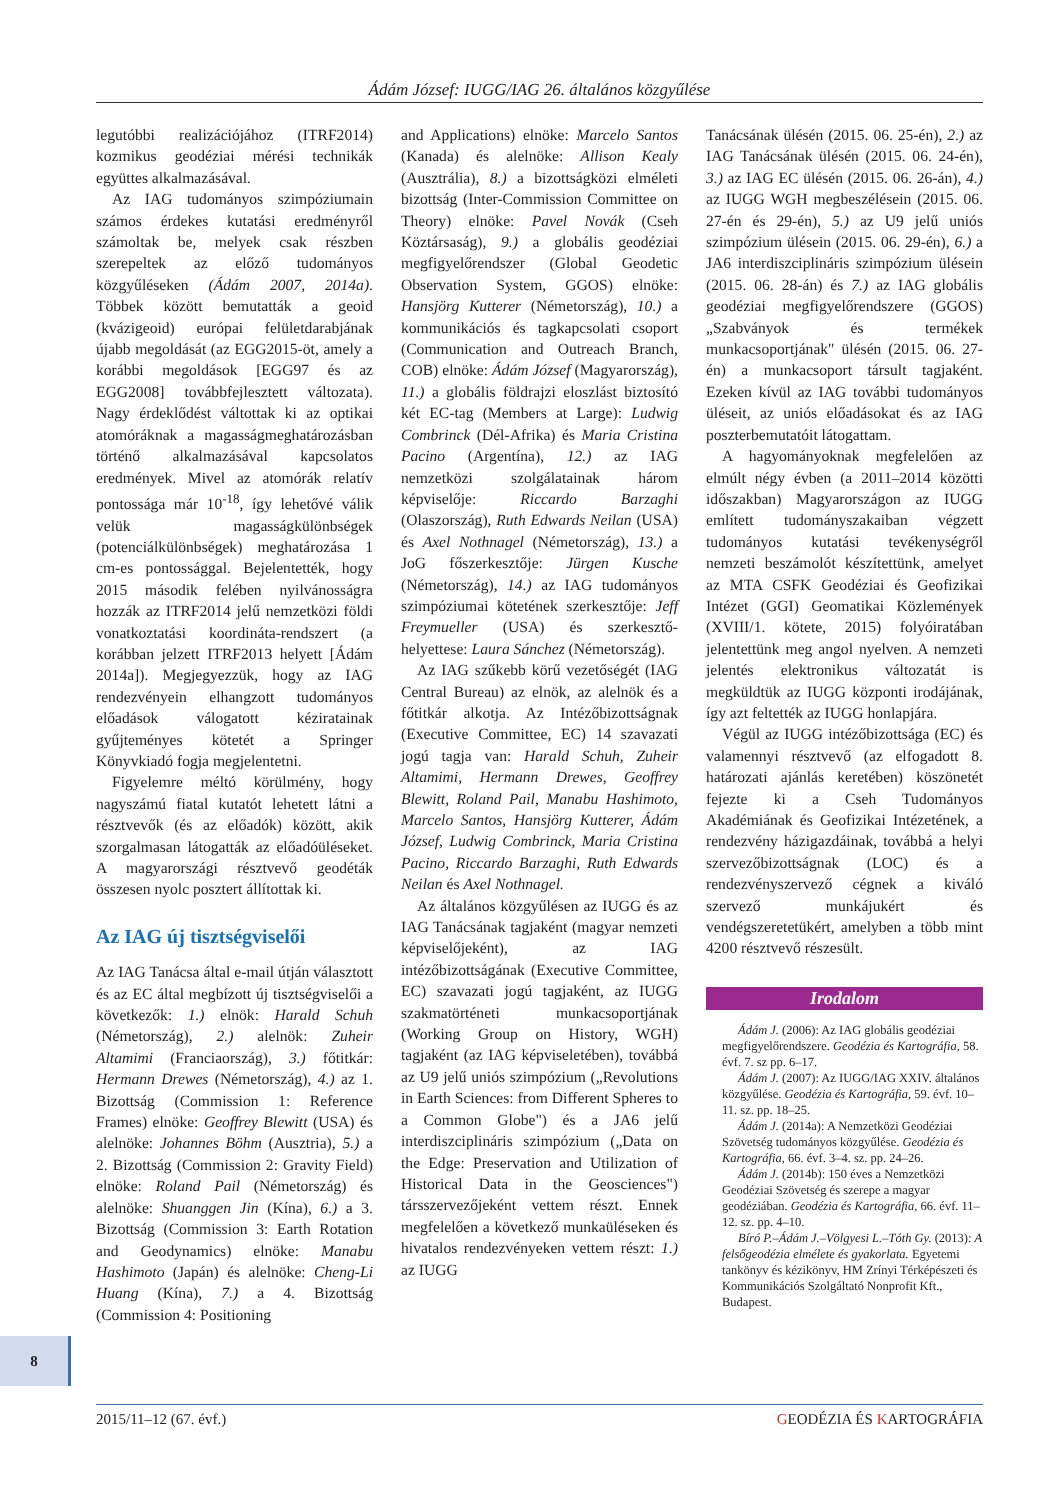Ádám József: IUGG/IAG 26. általános közgyűlése
legutóbbi realizációjához (ITRF2014) kozmikus geodéziai mérési technikák együttes alkalmazásával.
Az IAG tudományos szimpóziumain számos érdekes kutatási eredményről számoltak be, melyek csak részben szerepeltek az előző tudományos közgyűléseken (Ádám 2007, 2014a). Többek között bemutatták a geoid (kvázigeoid) európai felületdarabjának újabb megoldását (az EGG2015-öt, amely a korábbi megoldások [EGG97 és az EGG2008] továbbfejlesztett változata). Nagy érdeklődést váltottak ki az optikai atomóráknak a magasságmeghatározásban történő alkalmazásával kapcsolatos eredmények. Mivel az atomórák relatív pontossága már 10<sup>-18</sup>, így lehetővé válik velük magasságkülönbségek (potenciálkülönbségek) meghatározása 1 cm-es pontossággal. Bejelentették, hogy 2015 második felében nyilvánosságra hozzák az ITRF2014 jelű nemzetközi földi vonatkoztatási koordináta-rendszert (a korábban jelzett ITRF2013 helyett [Ádám 2014a]). Megjegyezzük, hogy az IAG rendezvényein elhangzott tudományos előadások válogatott kéziratainak gyűjteményes kötetét a Springer Könyvkiadó fogja megjelentetni.
Figyelemre méltó körülmény, hogy nagyszámú fiatal kutatót lehetett látni a résztvevők (és az előadók) között, akik szorgalmasan látogatták az előadóüléseket. A magyarországi résztvevő geodéták összesen nyolc posztert állítottak ki.
Az IAG új tisztségviselői
Az IAG Tanácsa által e-mail útján választott és az EC által megbízott új tisztségviselői a következők: 1.) elnök: Harald Schuh (Németország), 2.) alelnök: Zuheir Altamimi (Franciaország), 3.) főtitkár: Hermann Drewes (Németország), 4.) az 1. Bizottság (Commission 1: Reference Frames) elnöke: Geoffrey Blewitt (USA) és alelnöke: Johannes Böhm (Ausztria), 5.) a 2. Bizottság (Commission 2: Gravity Field) elnöke: Roland Pail (Németország) és alelnöke: Shuanggen Jin (Kína), 6.) a 3. Bizottság (Commission 3: Earth Rotation and Geodynamics) elnöke: Manabu Hashimoto (Japán) és alelnöke: Cheng-Li Huang (Kína), 7.) a 4. Bizottság (Commission 4: Positioning
and Applications) elnöke: Marcelo Santos (Kanada) és alelnöke: Allison Kealy (Ausztrália), 8.) a bizottságközi elméleti bizottság (Inter-Commission Committee on Theory) elnöke: Pavel Novák (Cseh Köztársaság), 9.) a globális geodéziai megfigyelőrendszer (Global Geodetic Observation System, GGOS) elnöke: Hansjörg Kutterer (Németország), 10.) a kommunikációs és tagkapcsolati csoport (Communication and Outreach Branch, COB) elnöke: Ádám József (Magyarország), 11.) a globális földrajzi eloszlást biztosító két EC-tag (Members at Large): Ludwig Combrinck (Dél-Afrika) és Maria Cristina Pacino (Argentína), 12.) az IAG nemzetközi szolgálatainak három képviselője: Riccardo Barzaghi (Olaszország), Ruth Edwards Neilan (USA) és Axel Nothnagel (Németország), 13.) a JoG főszerkesztője: Jürgen Kusche (Németország), 14.) az IAG tudományos szimpóziumai kötetének szerkesztője: Jeff Freymueller (USA) és szerkesztő-helyettese: Laura Sánchez (Németország).
Az IAG szűkebb körű vezetőségét (IAG Central Bureau) az elnök, az alelnök és a főtitkár alkotja. Az Intézőbizottságnak (Executive Committee, EC) 14 szavazati jogú tagja van: Harald Schuh, Zuheir Altamimi, Hermann Drewes, Geoffrey Blewitt, Roland Pail, Manabu Hashimoto, Marcelo Santos, Hansjörg Kutterer, Ádám József, Ludwig Combrinck, Maria Cristina Pacino, Riccardo Barzaghi, Ruth Edwards Neilan és Axel Nothnagel.
Az általános közgyűlésen az IUGG és az IAG Tanácsának tagjaként (magyar nemzeti képviselőjeként), az IAG intézőbizottságának (Executive Committee, EC) szavazati jogú tagjaként, az IUGG szakmatörténeti munkacsoportjának (Working Group on History, WGH) tagjaként (az IAG képviseletében), továbbá az U9 jelű uniós szimpózium („Revolutions in Earth Sciences: from Different Spheres to a Common Globe") és a JA6 jelű interdiszciplináris szimpózium („Data on the Edge: Preservation and Utilization of Historical Data in the Geosciences") társszervezőjeként vettem részt. Ennek megfelelően a következő munkaüléseken és hivatalos rendezvényeken vettem részt: 1.) az IUGG
Tanácsának ülésén (2015. 06. 25-én), 2.) az IAG Tanácsának ülésén (2015. 06. 24-én), 3.) az IAG EC ülésén (2015. 06. 26-án), 4.) az IUGG WGH megbeszélésein (2015. 06. 27-én és 29-én), 5.) az U9 jelű uniós szimpózium ülésein (2015. 06. 29-én), 6.) a JA6 interdiszciplináris szimpózium ülésein (2015. 06. 28-án) és 7.) az IAG globális geodéziai megfigyelőrendszere (GGOS) „Szabványok és termékek munkacsoportjának" ülésén (2015. 06. 27-én) a munkacsoport társult tagjaként. Ezeken kívül az IAG további tudományos üléseit, az uniós előadásokat és az IAG poszterbemutatóit látogattam.
A hagyományoknak megfelelően az elmúlt négy évben (a 2011–2014 közötti időszakban) Magyarországon az IUGG említett tudományszakaiban végzett tudományos kutatási tevékenységről nemzeti beszámolót készítettünk, amelyet az MTA CSFK Geodéziai és Geofizikai Intézet (GGI) Geomatikai Közlemények (XVIII/1. kötete, 2015) folyóiratában jelentettünk meg angol nyelven. A nemzeti jelentés elektronikus változatát is megküldtük az IUGG központi irodájának, így azt feltették az IUGG honlapjára.
Végül az IUGG intézőbizottsága (EC) és valamennyi résztvevő (az elfogadott 8. határozati ajánlás keretében) köszönetét fejezte ki a Cseh Tudományos Akadémiának és Geofizikai Intézetének, a rendezvény házigazdáinak, továbbá a helyi szervezőbizottságnak (LOC) és a rendezvényszervező cégnek a kiváló szervező munkájukért és vendégszeretetükért, amelyben a több mint 4200 résztvevő részesült.
Irodalom
Ádám J. (2006): Az IAG globális geodéziai megfigyelőrendszere. Geodézia és Kartográfia, 58. évf. 7. sz pp. 6–17.
Ádám J. (2007): Az IUGG/IAG XXIV. általános közgyűlése. Geodézia és Kartográfia, 59. évf. 10–11. sz. pp. 18–25.
Ádám J. (2014a): A Nemzetközi Geodéziai Szövetség tudományos közgyűlése. Geodézia és Kartográfia, 66. évf. 3–4. sz. pp. 24–26.
Ádám J. (2014b): 150 éves a Nemzetközi Geodéziai Szövetség és szerepe a magyar geodéziában. Geodézia és Kartográfia, 66. évf. 11–12. sz. pp. 4–10.
Bíró P.–Ádám J.–Völgyesi L.–Tóth Gy. (2013): A felsőgeodézia elmélete és gyakorlata. Egyetemi tankönyv és kézikönyv, HM Zrínyi Térképészeti és Kommunikációs Szolgáltató Nonprofit Kft., Budapest.
8
2015/11–12 (67. évf.) GEODÉZIA ÉS KARTOGRÁFIA